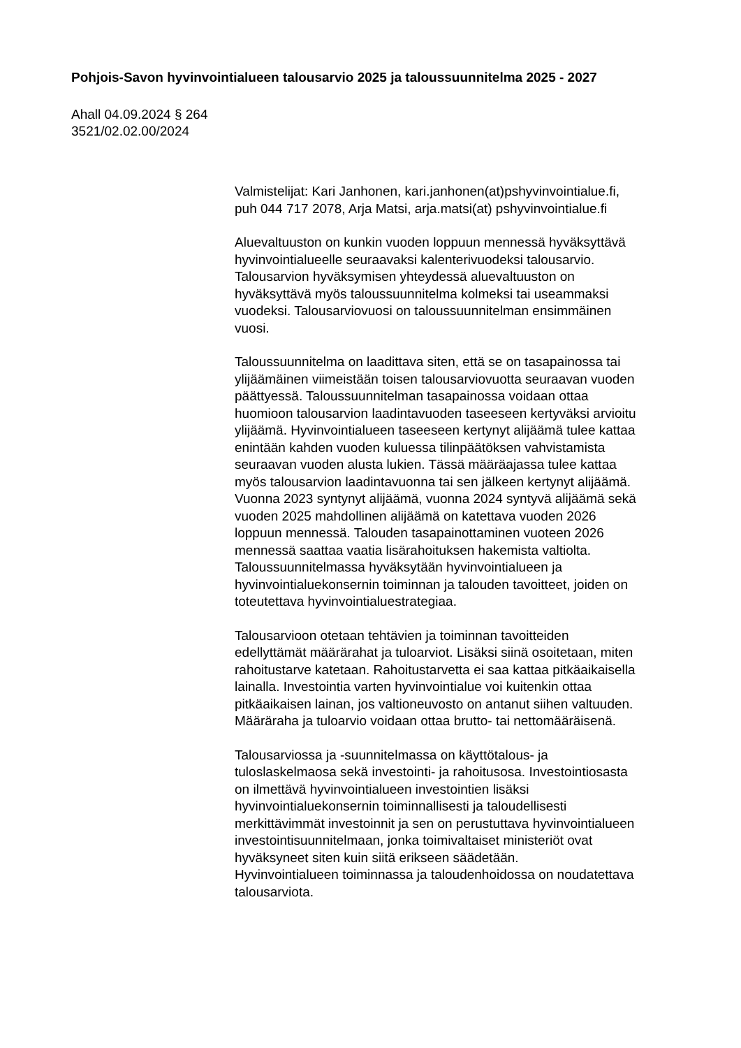Pohjois-Savon hyvinvointialueen talousarvio 2025 ja taloussuunnitelma 2025 - 2027
Ahall 04.09.2024 § 264
3521/02.02.00/2024
Valmistelijat: Kari Janhonen, kari.janhonen(at)pshyvinvointialue.fi,
puh 044 717 2078, Arja Matsi, arja.matsi(at) pshyvinvointialue.fi
Aluevaltuuston on kunkin vuoden loppuun mennessä hyväksyttävä
hyvinvointialueelle seuraavaksi kalenterivuodeksi talousarvio.
Talousarvion hyväksymisen yhteydessä aluevaltuuston on
hyväksyttävä myös taloussuunnitelma kolmeksi tai useammaksi
vuodeksi. Talousarviovuosi on taloussuunnitelman ensimmäinen
vuosi.
Taloussuunnitelma on laadittava siten, että se on tasapainossa tai
ylijäämäinen viimeistään toisen talousarviovuotta seuraavan vuoden
päättyessä. Taloussuunnitelman tasapainossa voidaan ottaa
huomioon talousarvion laadintavuoden taseeseen kertyväksi arvioitu
ylijäämä. Hyvinvointialueen taseeseen kertynyt alijäämä tulee kattaa
enintään kahden vuoden kuluessa tilinpäätöksen vahvistamista
seuraavan vuoden alusta lukien. Tässä määräajassa tulee kattaa
myös talousarvion laadintavuonna tai sen jälkeen kertynyt alijäämä.
Vuonna 2023 syntynyt alijäämä, vuonna 2024 syntyvä alijäämä sekä
vuoden 2025 mahdollinen alijäämä on katettava vuoden 2026
loppuun mennessä. Talouden tasapainottaminen vuoteen 2026
mennessä saattaa vaatia lisärahoituksen hakemista valtiolta.
Taloussuunnitelmassa hyväksytään hyvinvointialueen ja
hyvinvointialuekonsernin toiminnan ja talouden tavoitteet, joiden on
toteutettava hyvinvointialuestrategiaa.
Talousarvioon otetaan tehtävien ja toiminnan tavoitteiden
edellyttämät määrärahat ja tuloarviot. Lisäksi siinä osoitetaan, miten
rahoitustarve katetaan. Rahoitustarvetta ei saa kattaa pitkäaikaisella
lainalla. Investointia varten hyvinvointialue voi kuitenkin ottaa
pitkäaikaisen lainan, jos valtioneuvosto on antanut siihen valtuuden.
Määräraha ja tuloarvio voidaan ottaa brutto- tai nettomääräisenä.
Talousarviossa ja -suunnitelmassa on käyttötalous- ja
tuloslaskelmaosa sekä investointi- ja rahoitusosa. Investointiosasta
on ilmettävä hyvinvointialueen investointien lisäksi
hyvinvointialuekonsernin toiminnallisesti ja taloudellisesti
merkittävimmät investoinnit ja sen on perustuttava hyvinvointialueen
investointisuunnitelmaan, jonka toimivaltaiset ministeriöt ovat
hyväksyneet siten kuin siitä erikseen säädetään.
Hyvinvointialueen toiminnassa ja taloudenhoidossa on noudatettava
talousarviota.